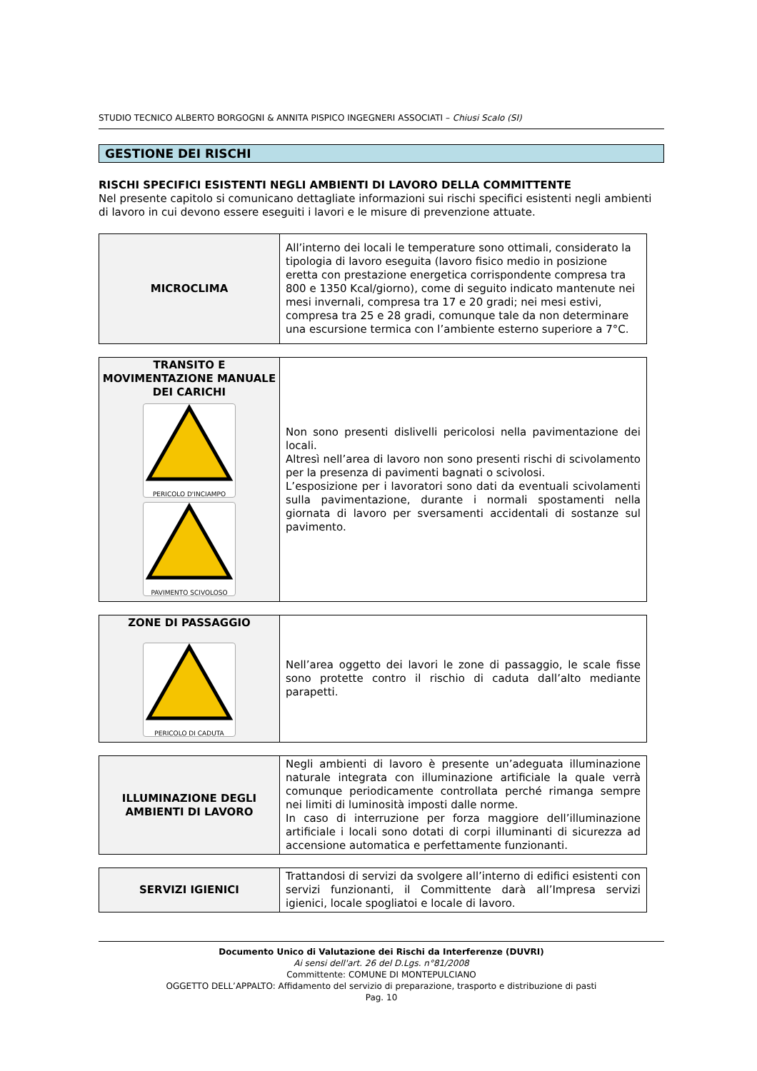STUDIO TECNICO ALBERTO BORGOGNI & ANNITA PISPICO INGEGNERI ASSOCIATI – Chiusi Scalo (SI)
GESTIONE DEI RISCHI
RISCHI SPECIFICI ESISTENTI NEGLI AMBIENTI DI LAVORO DELLA COMMITTENTE
Nel presente capitolo si comunicano dettagliate informazioni sui rischi specifici esistenti negli ambienti di lavoro in cui devono essere eseguiti i lavori e le misure di prevenzione attuate.
| MICROCLIMA | All’interno dei locali le temperature sono ottimali, considerato la tipologia di lavoro eseguita (lavoro fisico medio in posizione eretta con prestazione energetica corrispondente compresa tra 800 e 1350 Kcal/giorno), come di seguito indicato mantenute nei mesi invernali, compresa tra 17 e 20 gradi; nei mesi estivi, compresa tra 25 e 28 gradi, comunque tale da non determinare una escursione termica con l’ambiente esterno superiore a 7°C. |
| TRANSITO E MOVIMENTAZIONE MANUALE DEI CARICHI PERICOLO D'INCIAMPO PAVIMENTO SCIVOLOSO | Non sono presenti dislivelli pericolosi nella pavimentazione dei locali. Altresì nell’area di lavoro non sono presenti rischi di scivolamento per la presenza di pavimenti bagnati o scivolosi. L’esposizione per i lavoratori sono dati da eventuali scivolamenti sulla pavimentazione, durante i normali spostamenti nella giornata di lavoro per sversamenti accidentali di sostanze sul pavimento. |
| ZONE DI PASSAGGIO PERICOLO DI CADUTA | Nell’area oggetto dei lavori le zone di passaggio, le scale fisse sono protette contro il rischio di caduta dall’alto mediante parapetti. |
| ILLUMINAZIONE DEGLI AMBIENTI DI LAVORO | Negli ambienti di lavoro è presente un’adeguata illuminazione naturale integrata con illuminazione artificiale la quale verrà comunque periodicamente controllata perché rimanga sempre nei limiti di luminosità imposti dalle norme. In caso di interruzione per forza maggiore dell’illuminazione artificiale i locali sono dotati di corpi illuminanti di sicurezza ad accensione automatica e perfettamente funzionanti. |
| SERVIZI IGIENICI | Trattandosi di servizi da svolgere all’interno di edifici esistenti con servizi funzionanti, il Committente darà all’Impresa servizi igienici, locale spogliatoi e locale di lavoro. |
Documento Unico di Valutazione dei Rischi da Interferenze (DUVRI)
Ai sensi dell'art. 26 del D.Lgs. n°81/2008
Committente: COMUNE DI MONTEPULCIANO
OGGETTO DELL’APPALTO: Affidamento del servizio di preparazione, trasporto e distribuzione di pasti
Pag. 10